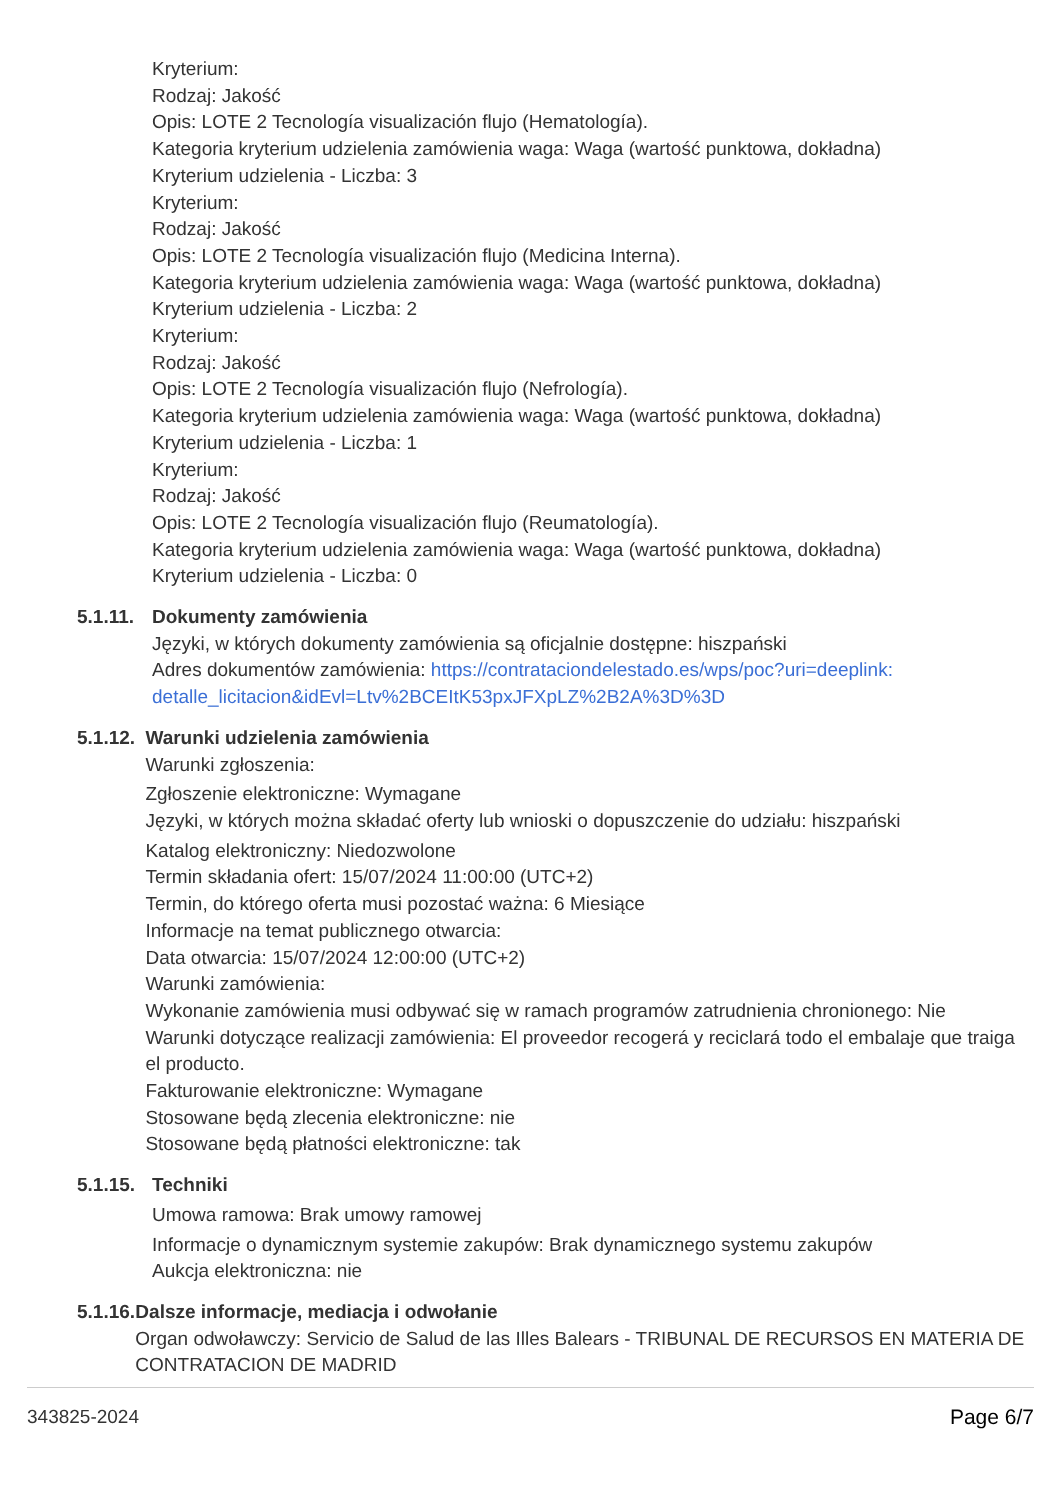Kryterium:
Rodzaj: Jakość
Opis: LOTE 2 Tecnología visualización flujo (Hematología).
Kategoria kryterium udzielenia zamówienia waga: Waga (wartość punktowa, dokładna)
Kryterium udzielenia - Liczba: 3
Kryterium:
Rodzaj: Jakość
Opis: LOTE 2 Tecnología visualización flujo (Medicina Interna).
Kategoria kryterium udzielenia zamówienia waga: Waga (wartość punktowa, dokładna)
Kryterium udzielenia - Liczba: 2
Kryterium:
Rodzaj: Jakość
Opis: LOTE 2 Tecnología visualización flujo (Nefrología).
Kategoria kryterium udzielenia zamówienia waga: Waga (wartość punktowa, dokładna)
Kryterium udzielenia - Liczba: 1
Kryterium:
Rodzaj: Jakość
Opis: LOTE 2 Tecnología visualización flujo (Reumatología).
Kategoria kryterium udzielenia zamówienia waga: Waga (wartość punktowa, dokładna)
Kryterium udzielenia - Liczba: 0
5.1.11. Dokumenty zamówienia
Języki, w których dokumenty zamówienia są oficjalnie dostępne: hiszpański
Adres dokumentów zamówienia: https://contrataciondelestado.es/wps/poc?uri=deeplink:
detalle_licitacion&idEvl=Ltv%2BCEItK53pxJFXpLZ%2B2A%3D%3D
5.1.12. Warunki udzielenia zamówienia
Warunki zgłoszenia:
Zgłoszenie elektroniczne: Wymagane
Języki, w których można składać oferty lub wnioski o dopuszczenie do udziału: hiszpański
Katalog elektroniczny: Niedozwolone
Termin składania ofert: 15/07/2024 11:00:00 (UTC+2)
Termin, do którego oferta musi pozostać ważna: 6 Miesiące
Informacje na temat publicznego otwarcia:
Data otwarcia: 15/07/2024 12:00:00 (UTC+2)
Warunki zamówienia:
Wykonanie zamówienia musi odbywać się w ramach programów zatrudnienia chronionego: Nie
Warunki dotyczące realizacji zamówienia: El proveedor recogerá y reciclará todo el embalaje que traiga el producto.
Fakturowanie elektroniczne: Wymagane
Stosowane będą zlecenia elektroniczne: nie
Stosowane będą płatności elektroniczne: tak
5.1.15. Techniki
Umowa ramowa: Brak umowy ramowej
Informacje o dynamicznym systemie zakupów: Brak dynamicznego systemu zakupów
Aukcja elektroniczna: nie
5.1.16. Dalsze informacje, mediacja i odwołanie
Organ odwoławczy: Servicio de Salud de las Illes Balears - TRIBUNAL DE RECURSOS EN MATERIA DE CONTRATACION DE MADRID
343825-2024 Page 6/7